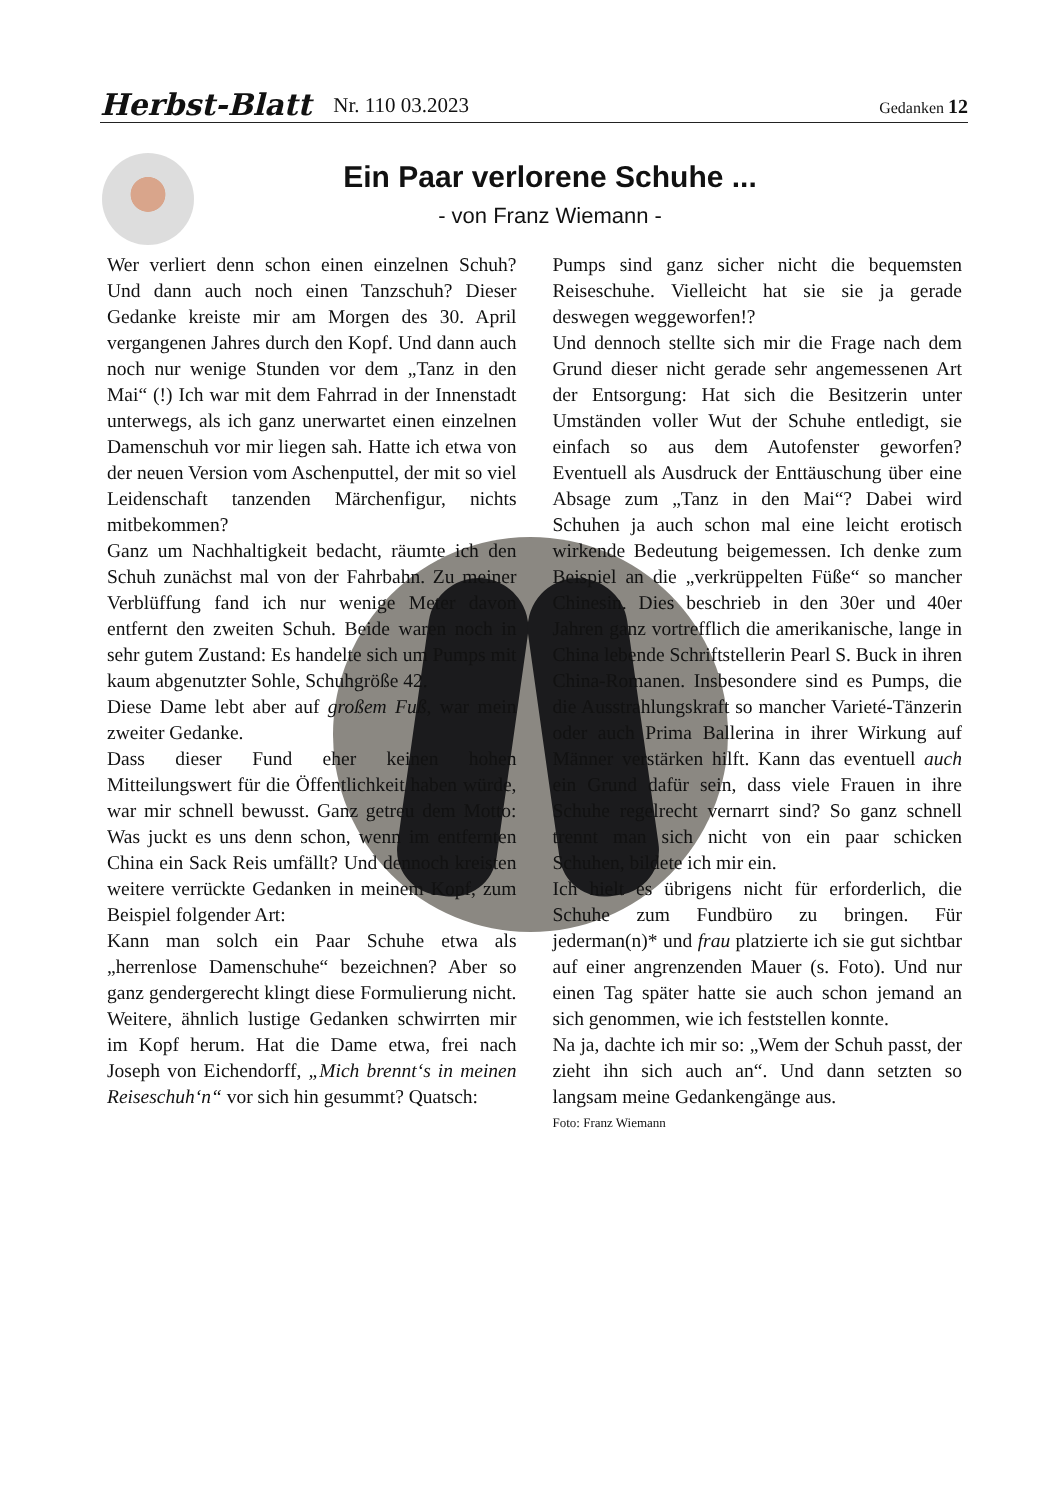Herbst-Blatt Nr. 110 03.2023 Gedanken 12
Ein Paar verlorene Schuhe ...
- von Franz Wiemann -
Wer verliert denn schon einen einzelnen Schuh? Und dann auch noch einen Tanzschuh? Dieser Gedanke kreiste mir am Morgen des 30. April vergangenen Jahres durch den Kopf. Und dann auch noch nur wenige Stunden vor dem „Tanz in den Mai“ (!) Ich war mit dem Fahrrad in der Innenstadt unterwegs, als ich ganz unerwartet einen einzelnen Damenschuh vor mir liegen sah. Hatte ich etwa von der neuen Version vom Aschenputtel, der mit so viel Leidenschaft tanzenden Märchenfigur, nichts mitbekommen?
Ganz um Nachhaltigkeit bedacht, räumte ich den Schuh zunächst mal von der Fahrbahn. Zu meiner Verblüffung fand ich nur wenige Meter davon entfernt den zweiten Schuh. Beide waren noch in sehr gutem Zustand: Es handelte sich um Pumps mit kaum abgenutzter Sohle, Schuhgröße 42.
Diese Dame lebt aber auf großem Fuß, war mein zweiter Gedanke.
Dass dieser Fund eher keinen hohen Mitteilungswert für die Öffentlichkeit haben würde, war mir schnell bewusst. Ganz getreu dem Motto: Was juckt es uns denn schon, wenn im entfernten China ein Sack Reis umfällt? Und dennoch kreisten weitere verrückte Gedanken in meinem Kopf, zum Beispiel folgender Art:
Kann man solch ein Paar Schuhe etwa als „herrenlose Damenschuhe“ bezeichnen? Aber so ganz gendergerecht klingt diese Formulierung nicht. Weitere, ähnlich lustige Gedanken schwirrten mir im Kopf herum. Hat die Dame etwa, frei nach Joseph von Eichendorff, „Mich brennt‘s in meinen Reiseschuh‘n“ vor sich hin gesummt? Quatsch:
Pumps sind ganz sicher nicht die bequemsten Reiseschuhe. Vielleicht hat sie sie ja gerade deswegen weggeworfen!?
Und dennoch stellte sich mir die Frage nach dem Grund dieser nicht gerade sehr angemessenen Art der Entsorgung: Hat sich die Besitzerin unter Umständen voller Wut der Schuhe entledigt, sie einfach so aus dem Autofenster geworfen? Eventuell als Ausdruck der Enttäuschung über eine Absage zum „Tanz in den Mai“? Dabei wird Schuhen ja auch schon mal eine leicht erotisch wirkende Bedeutung beigemessen. Ich denke zum Beispiel an die „verkrüppelten Füße“ so mancher Chinesin. Dies beschrieb in den 30er und 40er Jahren ganz vortrefflich die amerikanische, lange in China lebende Schriftstellerin Pearl S. Buck in ihren China-Romanen. Insbesondere sind es Pumps, die die Ausstrahlungskraft so mancher Varieté-Tänzerin oder auch Prima Ballerina in ihrer Wirkung auf Männer verstärken hilft. Kann das eventuell auch ein Grund dafür sein, dass viele Frauen in ihre Schuhe regelrecht vernarrt sind? So ganz schnell trennt man sich nicht von ein paar schicken Schuhen, bildete ich mir ein.
Ich hielt es übrigens nicht für erforderlich, die Schuhe zum Fundbüro zu bringen. Für jederman(n)* und frau platzierte ich sie gut sichtbar auf einer angrenzenden Mauer (s. Foto). Und nur einen Tag später hatte sie auch schon jemand an sich genommen, wie ich feststellen konnte.
Na ja, dachte ich mir so: „Wem der Schuh passt, der zieht ihn sich auch an“. Und dann setzten so langsam meine Gedankengänge aus.
Foto: Franz Wiemann